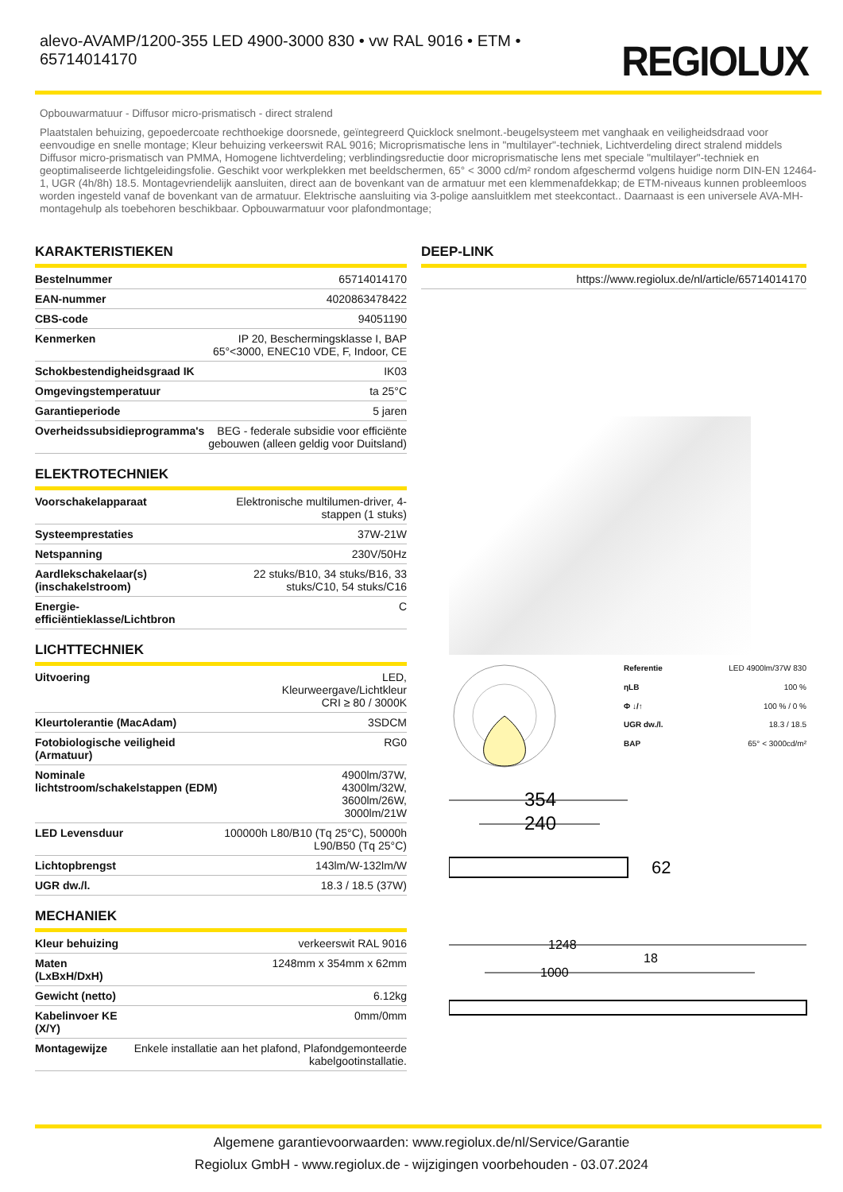alevo-AVAMP/1200-355 LED 4900-3000 830 • vw RAL 9016 • ETM • 65714014170
REGIOLUX
Opbouwarmatuur - Diffusor micro-prismatisch - direct stralend
Plaatstalen behuizing, gepoedercoate rechthoekige doorsnede, geïntegreerd Quicklock snelmont.-beugelsysteem met vanghaak en veiligheidsdraad voor eenvoudige en snelle montage; Kleur behuizing verkeerswit RAL 9016; Microprismatische lens in "multilayer"-techniek, Lichtverdeling direct stralend middels Diffusor micro-prismatisch van PMMA, Homogene lichtverdeling; verblindingsreductie door microprismatische lens met speciale "multilayer"-techniek en geoptimaliseerde lichtgeleidingsfolie. Geschikt voor werkplekken met beeldschermen, 65° < 3000 cd/m² rondom afgeschermd volgens huidige norm DIN-EN 12464-1, UGR (4h/8h) 18.5. Montagevriendelijk aansluiten, direct aan de bovenkant van de armatuur met een klemmenafdekkap; de ETM-niveaus kunnen probleemloos worden ingesteld vanaf de bovenkant van de armatuur. Elektrische aansluiting via 3-polige aansluitklem met steekcontact.. Daarnaast is een universele AVA-MH-montagehulp als toebehoren beschikbaar. Opbouwarmatuur voor plafondmontage;
KARAKTERISTIEKEN
| Bestelnummer | 65714014170 |
| EAN-nummer | 4020863478422 |
| CBS-code | 94051190 |
| Kenmerken | IP 20, Beschermingsklasse I, BAP 65°<3000, ENEC10 VDE, F, Indoor, CE |
| Schokbestendigheidsgraad IK | IK03 |
| Omgevingstemperatuur | ta 25°C |
| Garantieperiode | 5 jaren |
| Overheidssubsidieprogramma's | BEG - federale subsidie voor efficiënte gebouwen (alleen geldig voor Duitsland) |
ELEKTROTECHNIEK
| Voorschakelapparaat | Elektronische multilumen-driver, 4-stappen (1 stuks) |
| Systeemprestaties | 37W-21W |
| Netspanning | 230V/50Hz |
| Aardlekschakelaar(s) (inschakelstroom) | 22 stuks/B10, 34 stuks/B16, 33 stuks/C10, 54 stuks/C16 |
| Energie-efficiëntieklasse/Lichtbron | C |
LICHTTECHNIEK
| Uitvoering | LED, Kleurweergave/Lichtkleur CRI ≥ 80 / 3000K |
| Kleurtolerantie (MacAdam) | 3SDCM |
| Fotobiologische veiligheid (Armatuur) | RG0 |
| Nominale lichtstroom/schakelstappen (EDM) | 4900lm/37W, 4300lm/32W, 3600lm/26W, 3000lm/21W |
| LED Levensduur | 100000h L80/B10 (Tq 25°C), 50000h L90/B50 (Tq 25°C) |
| Lichtopbrengst | 143lm/W-132lm/W |
| UGR dw./l. | 18.3 / 18.5 (37W) |
MECHANIEK
| Kleur behuizing | verkeerswit RAL 9016 |
| Maten (LxBxH/DxH) | 1248mm x 354mm x 62mm |
| Gewicht (netto) | 6.12kg |
| Kabelinvoer KE (X/Y) | 0mm/0mm |
| Montagewijze | Enkele installatie aan het plafond, Plafondgemonteerde kabelgootinstallatie. |
DEEP-LINK
| | https://www.regiolux.de/nl/article/65714014170 |
| Referentie | LED 4900lm/37W 830 |
| ηLB | 100 % |
| Φ ↓/↑ | 100 % / 0 % |
| UGR dw./l. | 18.3 / 18.5 |
| BAP | 65° < 3000cd/m² |
354
240
62
1248
18
1000
Algemene garantievoorwaarden: www.regiolux.de/nl/Service/Garantie
Regiolux GmbH - www.regiolux.de - wijzigingen voorbehouden - 03.07.2024